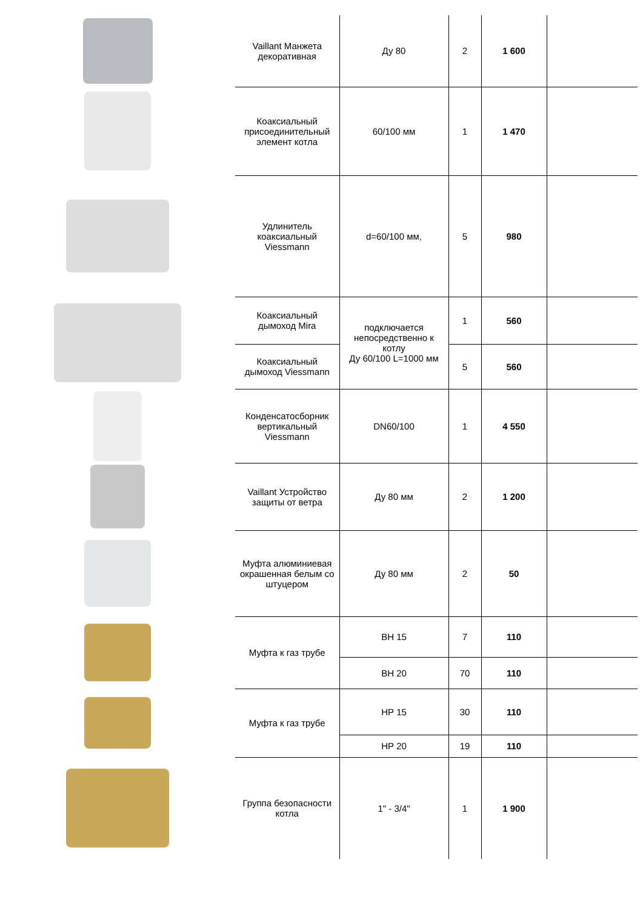| | Vaillant Манжета декоративная | Ду 80 | 2 | 1 600 | |
| | Коаксиальный присоединительный элемент котла | 60/100 мм | 1 | 1 470 | |
| | Удлинитель коаксиальный Viessmann | d=60/100 мм, | 5 | 980 | |
| | Коаксиальный дымоход Mira | подключается непосредственно к котлу Ду 60/100 L=1000 мм | 1 | 560 | |
| | Коаксиальный дымоход Viessmann | | 5 | 560 | |
| | Конденсатосборник вертикальный Viessmann | DN60/100 | 1 | 4 550 | |
| | Vaillant Устройство защиты от ветра | Ду 80 мм | 2 | 1 200 | |
| | Муфта алюминиевая окрашенная белым со штуцером | Ду 80 мм | 2 | 50 | |
| | Муфта к газ трубе | ВН 15 | 7 | 110 | |
| | | ВН 20 | 70 | 110 | |
| | Муфта к газ трубе | НР 15 | 30 | 110 | |
| | | НР 20 | 19 | 110 | |
| | Группа безопасности котла | 1" - 3/4" | 1 | 1 900 | |